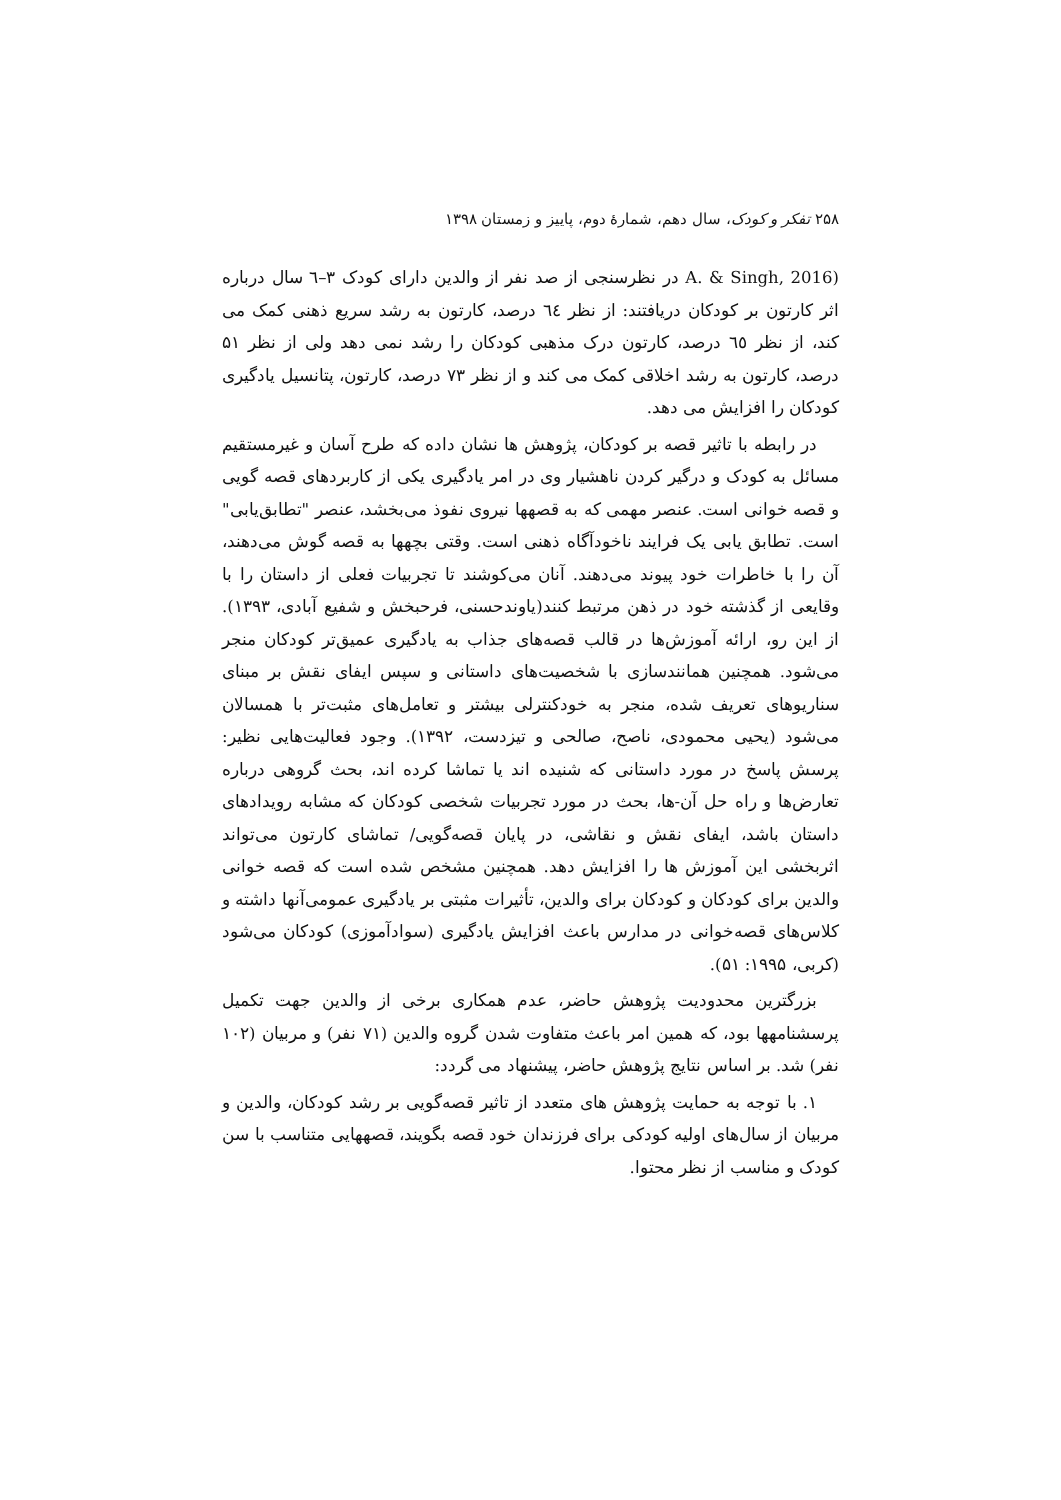۲۵۸ تفکر و کودک، سال دهم، شمارهٔ دوم، پاییز و زمستان ۱۳۹۸
(A. & Singh, 2016 در نظرسنجی از صد نفر از والدین دارای کودک ۳–٦ سال درباره اثر کارتون بر کودکان دریافتند: از نظر ٦٤ درصد، کارتون به رشد سریع ذهنی کمک می کند، از نظر ٦٥ درصد، کارتون درک مذهبی کودکان را رشد نمی دهد ولی از نظر ۵۱ درصد، کارتون به رشد اخلاقی کمک می کند و از نظر ۷۳ درصد، کارتون، پتانسیل یادگیری کودکان را افزایش می دهد.
در رابطه با تاثیر قصه بر کودکان، پژوهش ها نشان داده که طرح آسان و غیرمستقیم مسائل به کودک و درگیر کردن ناهشیار وی در امر یادگیری یکی از کاربردهای قصه گویی و قصه خوانی است. عنصر مهمی که به قصهها نیروی نفوذ می‌بخشد، عنصر "تطابق‌یابی" است. تطابق یابی یک فرایند ناخودآگاه ذهنی است. وقتی بچهها به قصه گوش می‌دهند، آن را با خاطرات خود پیوند می‌دهند. آنان می‌کوشند تا تجربیات فعلی از داستان را با وقایعی از گذشته خود در ذهن مرتبط کنند(یاوندحسنی، فرحبخش و شفیع آبادی، ۱۳۹۳). از این رو، ارائه آموزش‌ها در قالب قصه‌های جذاب به یادگیری عمیق‌تر کودکان منجر می‌شود. همچنین همانندسازی با شخصیت‌های داستانی و سپس ایفای نقش بر مبنای سناریوهای تعریف شده، منجر به خودکنترلی بیشتر و تعامل‌های مثبت‌تر با همسالان می‌شود (یحیی محمودی، ناصح، صالحی و تیزدست، ۱۳۹۲). وجود فعالیت‌هایی نظیر: پرسش پاسخ در مورد داستانی که شنیده اند یا تماشا کرده اند، بحث گروهی درباره تعارض‌ها و راه حل آن-ها، بحث در مورد تجربیات شخصی کودکان که مشابه رویدادهای داستان باشد، ایفای نقش و نقاشی، در پایان قصه‌گویی/ تماشای کارتون می‌تواند اثربخشی این آموزش ها را افزایش دهد. همچنین مشخص شده است که قصه خوانی والدین برای کودکان و کودکان برای والدین، تأثیرات مثبتی بر یادگیری عمومی‌آنها داشته و کلاس‌های قصه‌خوانی در مدارس باعث افزایش یادگیری (سوادآموزی) کودکان می‌شود (کربی، ۱۹۹۵: ۵۱).
بزرگترین محدودیت پژوهش حاضر، عدم همکاری برخی از والدین جهت تکمیل پرسشنامهها بود، که همین امر باعث متفاوت شدن گروه والدین (۷۱ نفر) و مربیان (۱۰۲ نفر) شد. بر اساس نتایج پژوهش حاضر، پیشنهاد می گردد:
۱. با توجه به حمایت پژوهش های متعدد از تاثیر قصه‌گویی بر رشد کودکان، والدین و مربیان از سال‌های اولیه کودکی برای فرزندان خود قصه بگویند، قصههایی متناسب با سن کودک و مناسب از نظر محتوا.